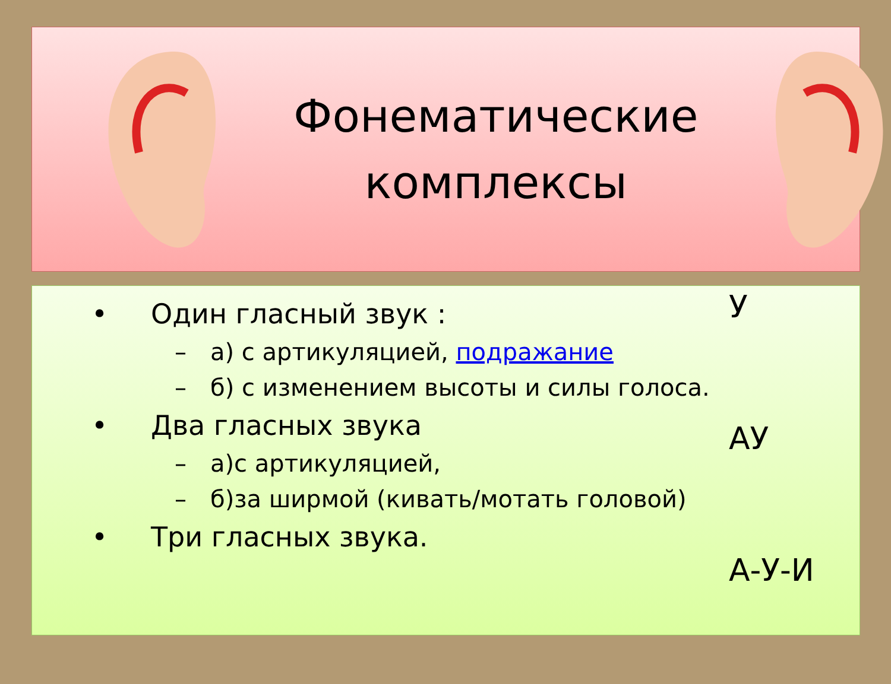Фонематические
комплексы
• Один гласный звук :
– а) с артикуляцией, подражание
– б) с изменением высоты и силы голоса.
• Два гласных звука
– а)с артикуляцией,
– б)за ширмой (кивать/мотать головой)
• Три гласных звука.
У
АУ
А-У-И